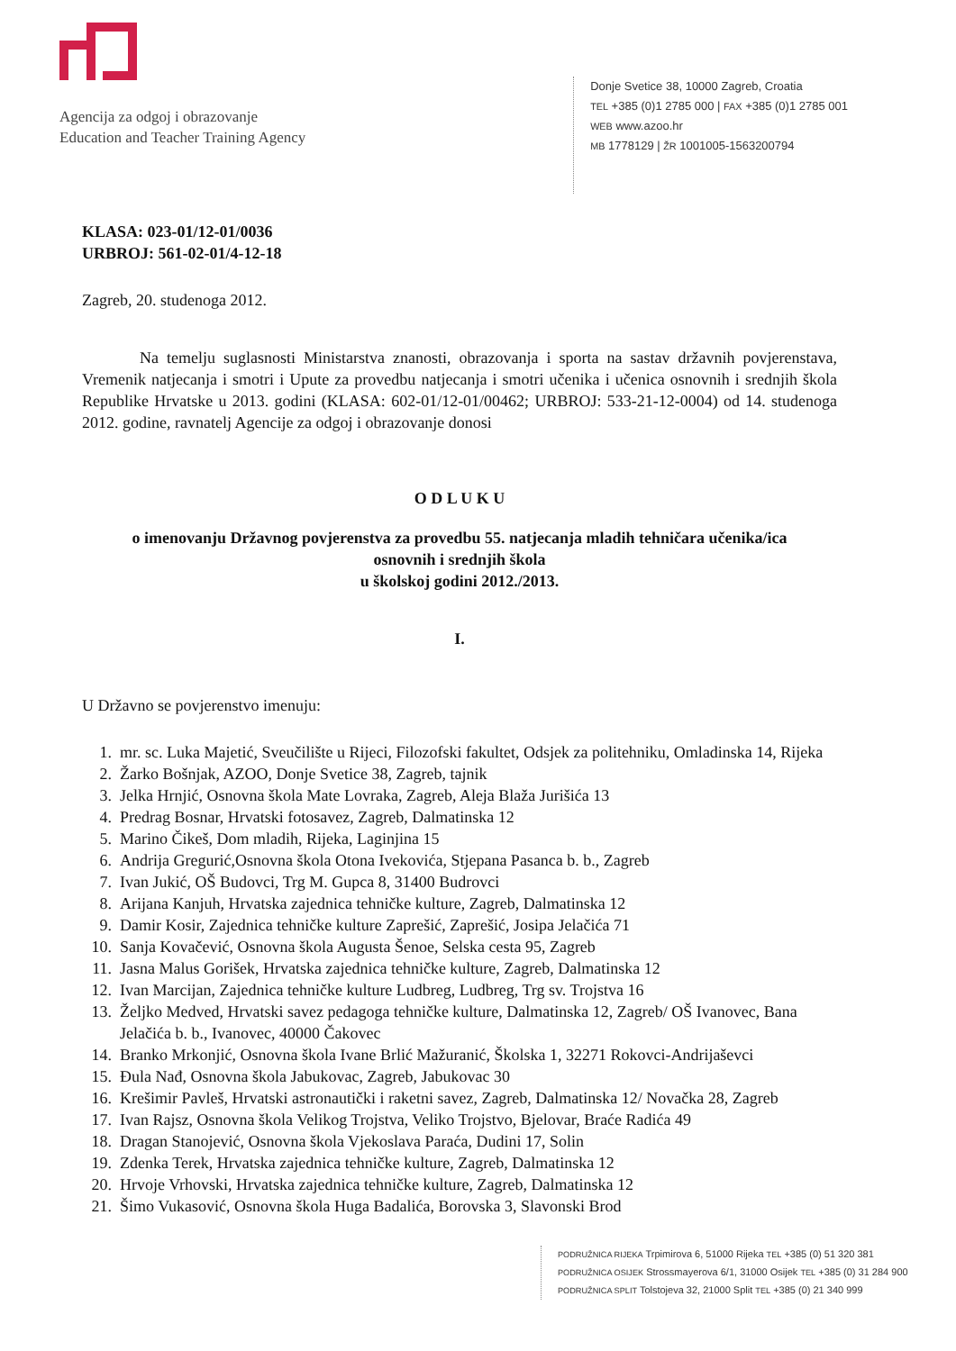Agencija za odgoj i obrazovanje
Education and Teacher Training Agency
Donje Svetice 38, 10000 Zagreb, Croatia
TEL +385 (0)1 2785 000 | FAX +385 (0)1 2785 001
WEB www.azoo.hr
MB 1778129 | ŽR 1001005-1563200794
KLASA: 023-01/12-01/0036
URBROJ: 561-02-01/4-12-18
Zagreb, 20. studenoga 2012.
Na temelju suglasnosti Ministarstva znanosti, obrazovanja i sporta na sastav državnih povjerenstava, Vremenik natjecanja i smotri i Upute za provedbu natjecanja i smotri učenika i učenica osnovnih i srednjih škola Republike Hrvatske u 2013. godini (KLASA: 602-01/12-01/00462; URBROJ: 533-21-12-0004) od 14. studenoga 2012. godine, ravnatelj Agencije za odgoj i obrazovanje donosi
O D L U K U
o imenovanju Državnog povjerenstva za provedbu 55. natjecanja mladih tehničara učenika/ica
osnovnih i srednjih škola
u školskoj godini 2012./2013.
I.
U Državno se povjerenstvo imenuju:
1. mr. sc. Luka Majetić, Sveučilište u Rijeci, Filozofski fakultet, Odsjek za politehniku, Omladinska 14, Rijeka
2. Žarko Bošnjak, AZOO, Donje Svetice 38, Zagreb, tajnik
3. Jelka Hrnjić, Osnovna škola Mate Lovraka, Zagreb, Aleja Blaža Jurišića 13
4. Predrag Bosnar, Hrvatski fotosavez, Zagreb, Dalmatinska 12
5. Marino Čikeš, Dom mladih, Rijeka, Laginjina 15
6. Andrija Gregurić,Osnovna škola Otona Ivekovića, Stjepana Pasanca b. b., Zagreb
7. Ivan Jukić, OŠ Budovci, Trg M. Gupca 8, 31400 Budrovci
8. Arijana Kanjuh, Hrvatska zajednica tehničke kulture, Zagreb, Dalmatinska 12
9. Damir Kosir, Zajednica tehničke kulture Zaprešić, Zaprešić, Josipa Jelačića 71
10. Sanja Kovačević, Osnovna škola Augusta Šenoe, Selska cesta 95, Zagreb
11. Jasna Malus Gorišek, Hrvatska zajednica tehničke kulture, Zagreb, Dalmatinska 12
12. Ivan Marcijan, Zajednica tehničke kulture Ludbreg, Ludbreg, Trg sv. Trojstva 16
13. Željko Medved, Hrvatski savez pedagoga tehničke kulture, Dalmatinska 12, Zagreb/ OŠ Ivanovec, Bana Jelačića b. b., Ivanovec, 40000 Čakovec
14. Branko Mrkonjić, Osnovna škola Ivane Brlić Mažuranić, Školska 1, 32271 Rokovci-Andrijaševci
15. Đula Nađ, Osnovna škola Jabukovac, Zagreb, Jabukovac 30
16. Krešimir Pavleš, Hrvatski astronautički i raketni savez, Zagreb, Dalmatinska 12/ Novačka 28, Zagreb
17. Ivan Rajsz, Osnovna škola Velikog Trojstva, Veliko Trojstvo, Bjelovar, Braće Radića 49
18. Dragan Stanojević, Osnovna škola Vjekoslava Paraća, Dudini 17, Solin
19. Zdenka Terek, Hrvatska zajednica tehničke kulture, Zagreb, Dalmatinska 12
20. Hrvoje Vrhovski, Hrvatska zajednica tehničke kulture, Zagreb, Dalmatinska 12
21. Šimo Vukasović, Osnovna škola Huga Badalića, Borovska 3, Slavonski Brod
PODRUŽNICA RIJEKA Trpimirova 6, 51000 Rijeka TEL +385 (0) 51 320 381
PODRUŽNICA OSIJEK Strossmayerova 6/1, 31000 Osijek TEL +385 (0) 31 284 900
PODRUŽNICA SPLIT Tolstojeva 32, 21000 Split TEL +385 (0) 21 340 999